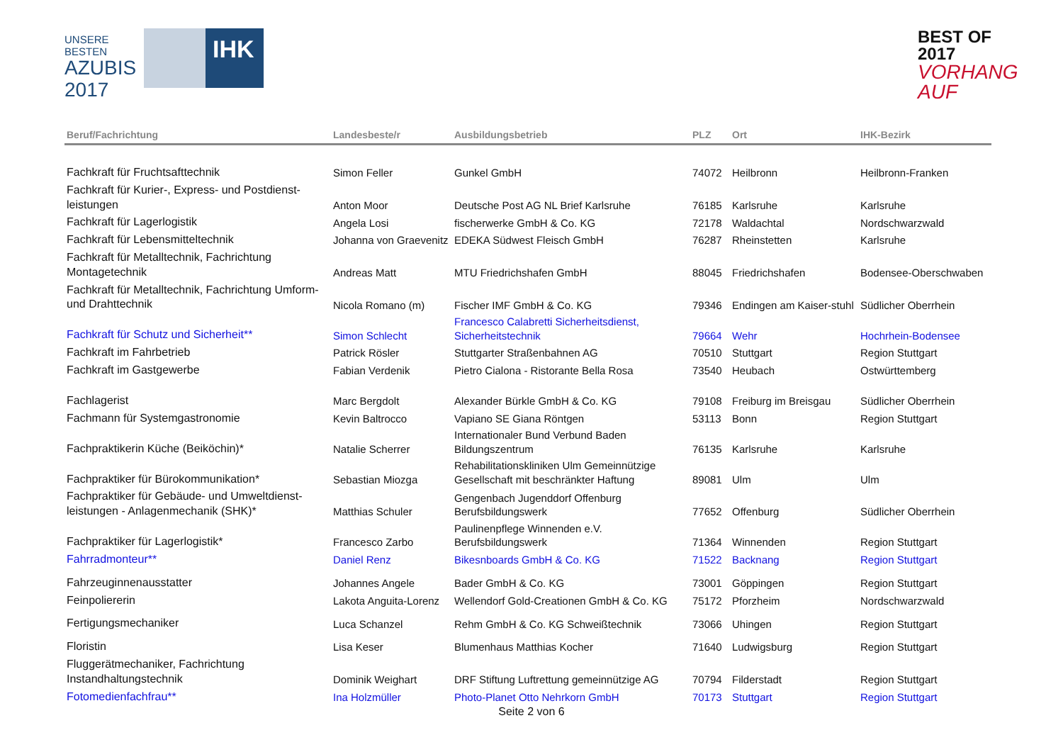UNSERE BESTEN
AZUBIS
2017
IHK
BEST OF 2017
VORHANG AUF
| Beruf/Fachrichtung | Landesbeste/r | Ausbildungsbetrieb | PLZ | Ort | IHK-Bezirk |
| --- | --- | --- | --- | --- | --- |
| Fachkraft für Fruchtsafttechnik | Simon Feller | Gunkel GmbH | 74072 | Heilbronn | Heilbronn-Franken |
| Fachkraft für Kurier-, Express- und Postdienst-leistungen | Anton Moor | Deutsche Post AG NL Brief Karlsruhe | 76185 | Karlsruhe | Karlsruhe |
| Fachkraft für Lagerlogistik | Angela Losi | fischerwerke GmbH & Co. KG | 72178 | Waldachtal | Nordschwarzwald |
| Fachkraft für Lebensmitteltechnik | Johanna von Graevenitz | EDEKA Südwest Fleisch GmbH | 76287 | Rheinstetten | Karlsruhe |
| Fachkraft für Metalltechnik, Fachrichtung Montagetechnik | Andreas Matt | MTU Friedrichshafen GmbH | 88045 | Friedrichshafen | Bodensee-Oberschwaben |
| Fachkraft für Metalltechnik, Fachrichtung Umform- und Drahttechnik | Nicola Romano (m) | Fischer IMF GmbH & Co. KG | 79346 | Endingen am Kaiser-stuhl | Südlicher Oberrhein |
| Fachkraft für Schutz und Sicherheit** | Simon Schlecht | Francesco Calabretti Sicherheitsdienst, Sicherheitstechnik | 79664 | Wehr | Hochrhein-Bodensee |
| Fachkraft im Fahrbetrieb | Patrick Rösler | Stuttgarter Straßenbahnen AG | 70510 | Stuttgart | Region Stuttgart |
| Fachkraft im Gastgewerbe | Fabian Verdenik | Pietro Cialona - Ristorante Bella Rosa | 73540 | Heubach | Ostwürttemberg |
| Fachlagerist | Marc Bergdolt | Alexander Bürkle GmbH & Co. KG | 79108 | Freiburg im Breisgau | Südlicher Oberrhein |
| Fachmann für Systemgastronomie | Kevin Baltrocco | Vapiano SE Giana Röntgen | 53113 | Bonn | Region Stuttgart |
| Fachpraktikerin Küche (Beiköchin)* | Natalie Scherrer | Internationaler Bund Verbund Baden Bildungszentrum | 76135 | Karlsruhe | Karlsruhe |
| Fachpraktiker für Bürokommunikation* | Sebastian Miozga | Rehabilitationskliniken Ulm Gemeinnützige Gesellschaft mit beschränkter Haftung | 89081 | Ulm | Ulm |
| Fachpraktiker für Gebäude- und Umweltdienst-leistungen - Anlagenmechanik (SHK)* | Matthias Schuler | Gengenbach Jugenddorf Offenburg Berufsbildungswerk | 77652 | Offenburg | Südlicher Oberrhein |
| Fachpraktiker für Lagerlogistik* | Francesco Zarbo | Paulinenpflege Winnenden e.V. Berufsbildungswerk | 71364 | Winnenden | Region Stuttgart |
| Fahrradmonteur** | Daniel Renz | Bikesnboards GmbH & Co. KG | 71522 | Backnang | Region Stuttgart |
| Fahrzeuginnenausstatter | Johannes Angele | Bader GmbH & Co. KG | 73001 | Göppingen | Region Stuttgart |
| Feinpoliererin | Lakota Anguita-Lorenz | Wellendorf Gold-Creationen GmbH & Co. KG | 75172 | Pforzheim | Nordschwarzwald |
| Fertigungsmechaniker | Luca Schanzel | Rehm GmbH & Co. KG Schweißtechnik | 73066 | Uhingen | Region Stuttgart |
| Floristin | Lisa Keser | Blumenhaus Matthias Kocher | 71640 | Ludwigsburg | Region Stuttgart |
| Fluggerätmechaniker, Fachrichtung Instandhaltungstechnik | Dominik Weighart | DRF Stiftung Luftrettung gemeinnützige AG | 70794 | Filderstadt | Region Stuttgart |
| Fotomedienfachfrau** | Ina Holzmüller | Photo-Planet Otto Nehrkorn GmbH | 70173 | Stuttgart | Region Stuttgart |
Seite 2 von 6